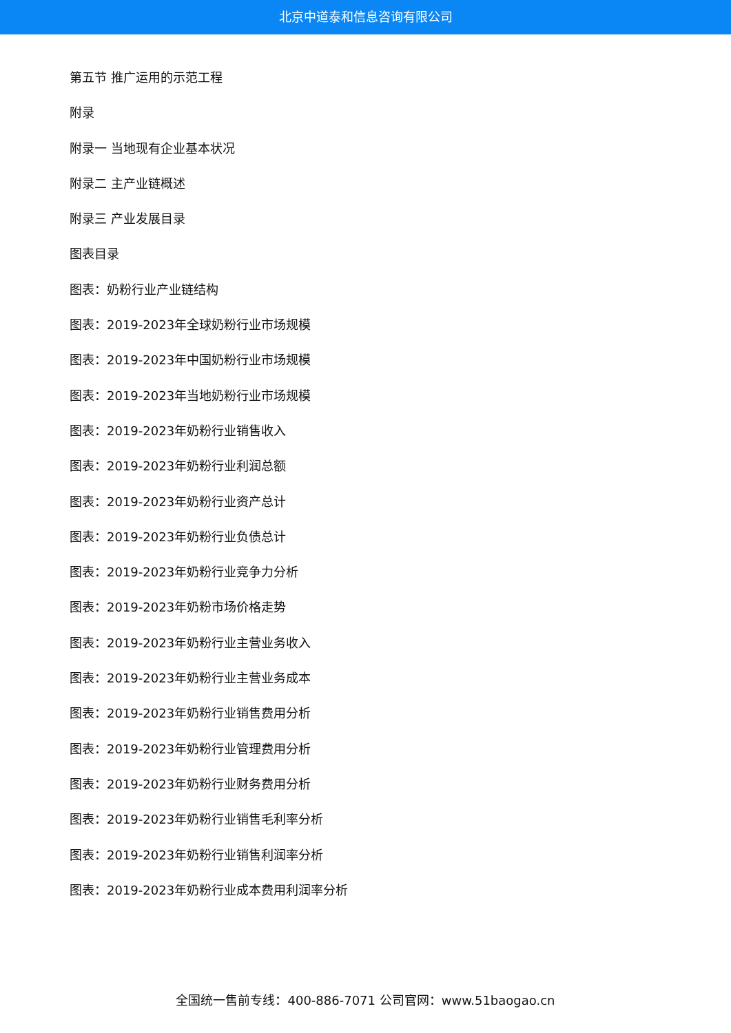北京中道泰和信息咨询有限公司
第五节 推广运用的示范工程
附录
附录一 当地现有企业基本状况
附录二 主产业链概述
附录三 产业发展目录
图表目录
图表：奶粉行业产业链结构
图表：2019-2023年全球奶粉行业市场规模
图表：2019-2023年中国奶粉行业市场规模
图表：2019-2023年当地奶粉行业市场规模
图表：2019-2023年奶粉行业销售收入
图表：2019-2023年奶粉行业利润总额
图表：2019-2023年奶粉行业资产总计
图表：2019-2023年奶粉行业负债总计
图表：2019-2023年奶粉行业竞争力分析
图表：2019-2023年奶粉市场价格走势
图表：2019-2023年奶粉行业主营业务收入
图表：2019-2023年奶粉行业主营业务成本
图表：2019-2023年奶粉行业销售费用分析
图表：2019-2023年奶粉行业管理费用分析
图表：2019-2023年奶粉行业财务费用分析
图表：2019-2023年奶粉行业销售毛利率分析
图表：2019-2023年奶粉行业销售利润率分析
图表：2019-2023年奶粉行业成本费用利润率分析
全国统一售前专线：400-886-7071 公司官网：www.51baogao.cn